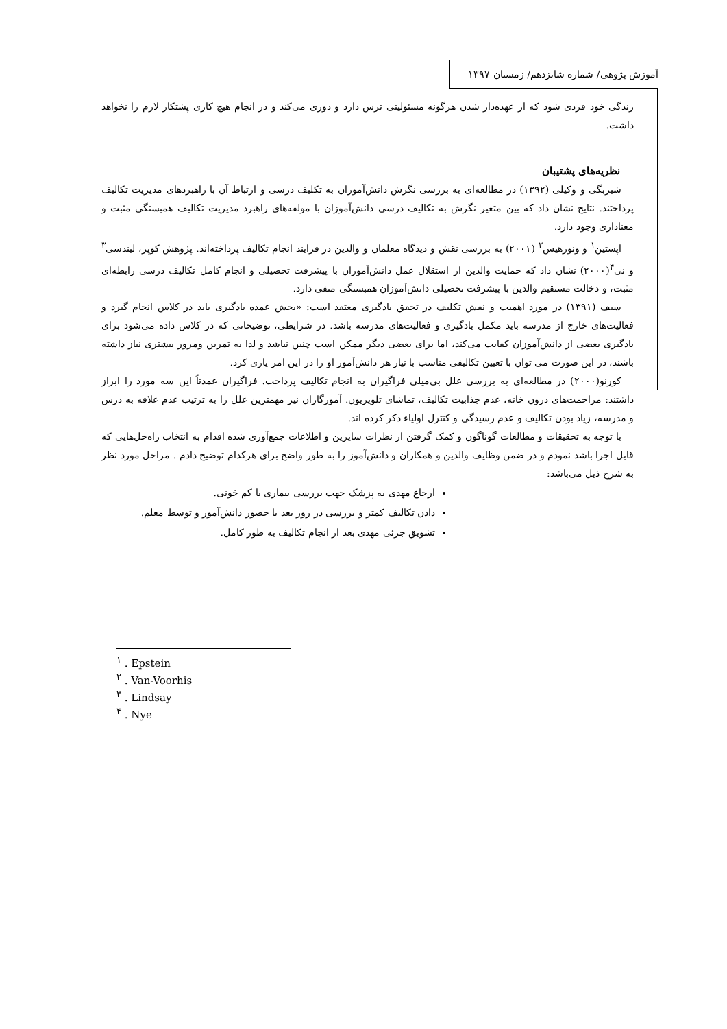آموزش پژوهی/ شماره شانزدهم/ زمستان ۱۳۹۷
زندگی خود فردی شود که از عهده‌دار شدن هرگونه مسئولیتی ترس دارد و دوری می‌کند و در انجام هیچ کاری پشتکار لازم را نخواهد داشت.
نظریه‌های پشتیبان
شیربگی و وکیلی (۱۳۹۲) در مطالعه‌ای به بررسی نگرش دانش‌آموزان به تکلیف درسی و ارتباط آن با راهبردهای مدیریت تکالیف پرداختند. نتایج نشان داد که بین متغیر نگرش به تکالیف درسی دانش‌آموزان با مولفه‌های راهبرد مدیریت تکالیف همبستگی مثبت و معناداری وجود دارد.
اپستین<sup>۱</sup> و ونورهیس<sup>۲</sup> (۲۰۰۱) به بررسی نقش و دیدگاه معلمان و والدین در فرایند انجام تکالیف پرداخته‌اند. پژوهش کوپر، لیندسی<sup>۳</sup> و نی<sup>۴</sup>(۲۰۰۰) نشان داد که حمایت والدین از استقلال عمل دانش‌آموزان با پیشرفت تحصیلی و انجام کامل تکالیف درسی رابطه‌ای مثبت، و دخالت مستقیم والدین با پیشرفت تحصیلی دانش‌آموزان همبستگی منفی دارد.
سیف (۱۳۹۱) در مورد اهمیت و نقش تکلیف در تحقق یادگیری معتقد است: «بخش عمده یادگیری باید در کلاس انجام گیرد و فعالیت‌های خارج از مدرسه باید مکمل یادگیری و فعالیت‌های مدرسه باشد. در شرایطی، توضیحاتی که در کلاس داده می‌شود برای یادگیری بعضی از دانش‌آموزان کفایت می‌کند، اما برای بعضی دیگر ممکن است چنین نباشد و لذا به تمرین ومرور بیشتری نیاز داشته باشند، در این صورت می توان با تعیین تکالیفی مناسب با نیاز هر دانش‌آموز او را در این امر یاری کرد.
کورنو(۲۰۰۰) در مطالعه‌ای به بررسی علل بی‌میلی فراگیران به انجام تکالیف پرداخت. فراگیران عمدتاً این سه مورد را ابراز داشتند: مزاحمت‌های درون خانه، عدم جذابیت تکالیف، تماشای تلویزیون. آموزگاران نیز مهمترین علل را به ترتیب عدم علاقه به درس و مدرسه، زیاد بودن تکالیف و عدم رسیدگی و کنترل اولیاء ذکر کرده اند.
با توجه به تحقیقات و مطالعات گوناگون و کمک گرفتن از نظرات سایرین و اطلاعات جمع‌آوری شده اقدام به انتخاب راه‌حل‌هایی که قابل اجرا باشد نمودم و در ضمن وظایف والدین و همکاران و دانش‌آموز را به طور واضح برای هرکدام توضیح دادم . مراحل مورد نظر به شرح ذیل می‌باشد:
ارجاع مهدی به پزشک جهت بررسی بیماری یا کم خونی.
دادن تکالیف کمتر و بررسی در روز بعد با حضور دانش‌آموز و توسط معلم.
تشویق جزئی مهدی بعد از انجام تکالیف به طور کامل.
<sup>۱</sup> . Epstein
<sup>۲</sup> . Van-Voorhis
<sup>۳</sup> . Lindsay
<sup>۴</sup> . Nye